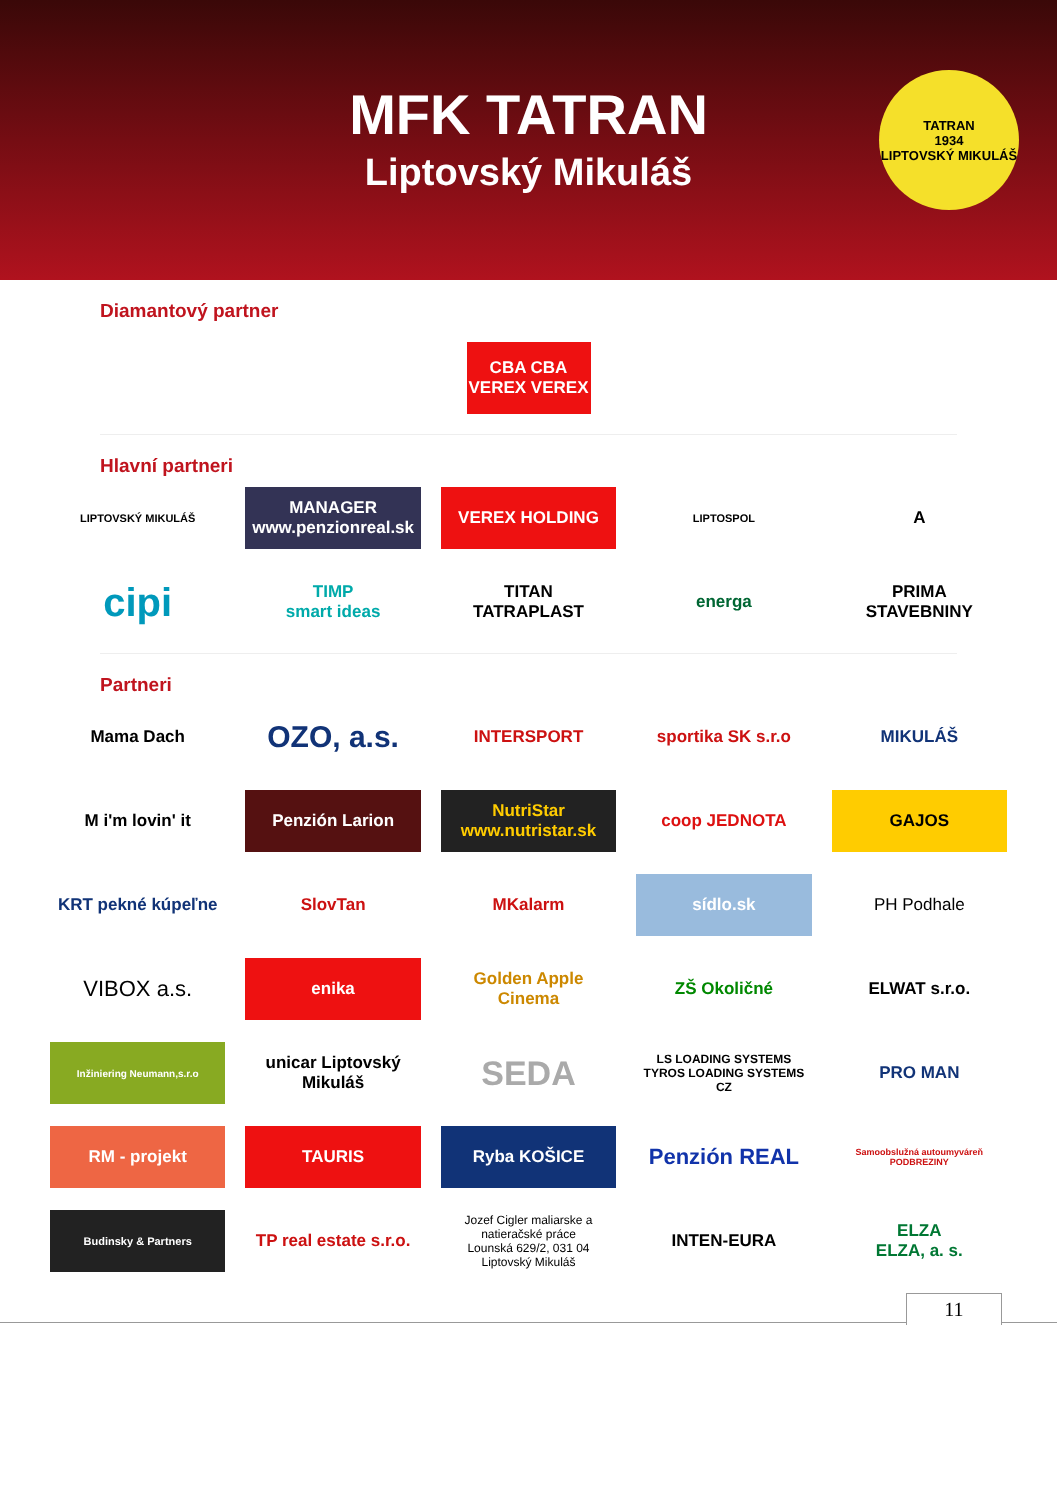MFK TATRAN
Liptovský Mikuláš
TATRAN
1934
LIPTOVSKÝ MIKULÁŠ
Diamantový partner
CBA CBA
VEREX VEREX
Hlavní partneri
LIPTOVSKÝ MIKULÁŠ
MANAGER
www.penzionreal.sk
VEREX HOLDING
LIPTOSPOL
A
cipi
TIMP
smart ideas
TITAN
TATRAPLAST
energa
PRIMA
STAVEBNINY
Partneri
Mama Dach
OZO, a.s.
INTERSPORT
sportika SK s.r.o
MIKULÁŠ
M i'm lovin' it
Penzión Larion
NutriStar
www.nutristar.sk
coop JEDNOTA
GAJOS
KRT pekné kúpeľne
SlovTan
MKalarm
sídlo.sk
PH Podhale
VIBOX a.s.
enika
Golden Apple Cinema
ZŠ Okoličné
ELWAT s.r.o.
Inžiniering Neumann,s.r.o
unicar Liptovský Mikuláš
SEDA
LS LOADING SYSTEMS
TYROS LOADING SYSTEMS CZ
PRO MAN
RM - projekt
TAURIS
Ryba KOŠICE
Penzión REAL
Samoobslužná autoumyváreň PODBREZINY
Budinsky & Partners
TP real estate s.r.o.
Jozef Cigler maliarske a natieračské práce
Lounská 629/2, 031 04 Liptovský Mikuláš
INTEN-EURA
ELZA
ELZA, a. s.
11